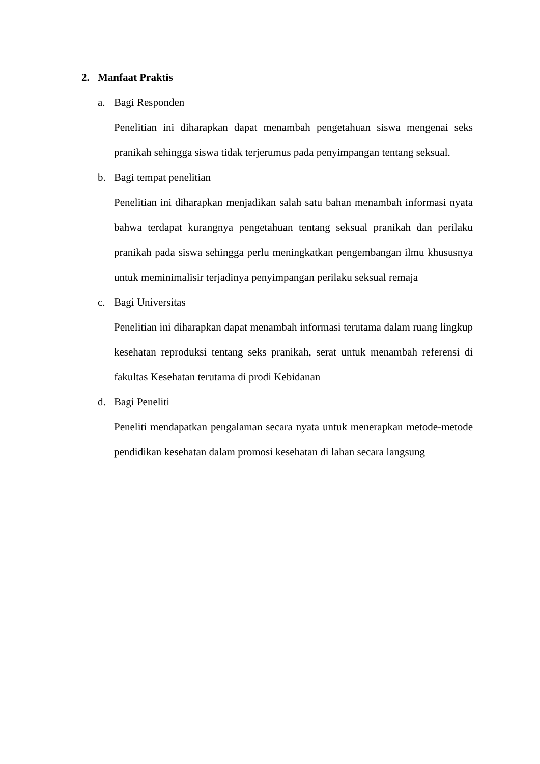2. Manfaat Praktis
a. Bagi Responden
Penelitian ini diharapkan dapat menambah pengetahuan siswa mengenai seks pranikah sehingga siswa tidak terjerumus pada penyimpangan tentang seksual.
b. Bagi tempat penelitian
Penelitian ini diharapkan menjadikan salah satu bahan menambah informasi nyata bahwa terdapat kurangnya pengetahuan tentang seksual pranikah dan perilaku pranikah pada siswa sehingga perlu meningkatkan pengembangan ilmu khususnya untuk meminimalisir terjadinya penyimpangan perilaku seksual remaja
c. Bagi Universitas
Penelitian ini diharapkan dapat menambah informasi terutama dalam ruang lingkup kesehatan reproduksi tentang seks pranikah, serat untuk menambah referensi di fakultas Kesehatan terutama di prodi Kebidanan
d. Bagi Peneliti
Peneliti mendapatkan pengalaman secara nyata untuk menerapkan metode-metode pendidikan kesehatan dalam promosi kesehatan di lahan secara langsung